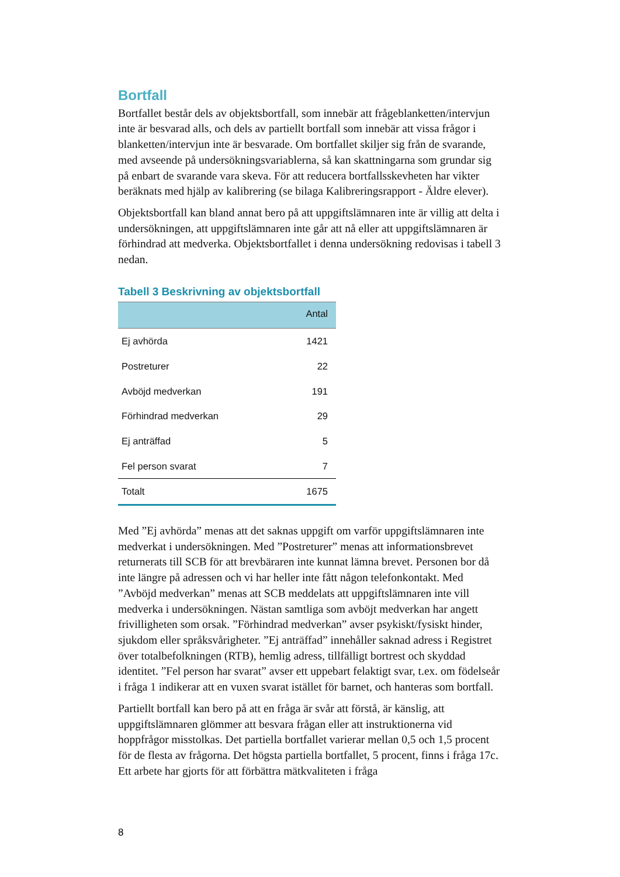Bortfall
Bortfallet består dels av objektsbortfall, som innebär att frågeblanketten/intervjun inte är besvarad alls, och dels av partiellt bortfall som innebär att vissa frågor i blanketten/intervjun inte är besvarade. Om bortfallet skiljer sig från de svarande, med avseende på undersökningsvariablerna, så kan skattningarna som grundar sig på enbart de svarande vara skeva. För att reducera bortfallsskevheten har vikter beräknats med hjälp av kalibrering (se bilaga Kalibreringsrapport - Äldre elever).
Objektsbortfall kan bland annat bero på att uppgiftslämnaren inte är villig att delta i undersökningen, att uppgiftslämnaren inte går att nå eller att uppgiftslämnaren är förhindrad att medverka. Objektsbortfallet i denna undersökning redovisas i tabell 3 nedan.
Tabell 3 Beskrivning av objektsbortfall
| | Antal |
| --- | --- |
| Ej avhörda | 1421 |
| Postreturer | 22 |
| Avböjd medverkan | 191 |
| Förhindrad medverkan | 29 |
| Ej anträffad | 5 |
| Fel person svarat | 7 |
| Totalt | 1675 |
Med ”Ej avhörda” menas att det saknas uppgift om varför uppgiftslämnaren inte medverkat i undersökningen. Med ”Postreturer” menas att informationsbrevet returnerats till SCB för att brevbäraren inte kunnat lämna brevet. Personen bor då inte längre på adressen och vi har heller inte fått någon telefonkontakt. Med ”Avböjd medverkan” menas att SCB meddelats att uppgiftslämnaren inte vill medverka i undersökningen. Nästan samtliga som avböjt medverkan har angett frivilligheten som orsak. ”Förhindrad medverkan” avser psykiskt/fysiskt hinder, sjukdom eller språksvårigheter. ”Ej anträffad” innehåller saknad adress i Registret över totalbefolkningen (RTB), hemlig adress, tillfälligt bortrest och skyddad identitet. ”Fel person har svarat” avser ett uppebart felaktigt svar, t.ex. om födelseår i fråga 1 indikerar att en vuxen svarat istället för barnet, och hanteras som bortfall.
Partiellt bortfall kan bero på att en fråga är svår att förstå, är känslig, att uppgiftslämnaren glömmer att besvara frågan eller att instruktionerna vid hoppfrågor misstolkas. Det partiella bortfallet varierar mellan 0,5 och 1,5 procent för de flesta av frågorna. Det högsta partiella bortfallet, 5 procent, finns i fråga 17c. Ett arbete har gjorts för att förbättra mätkvaliteten i fråga
8